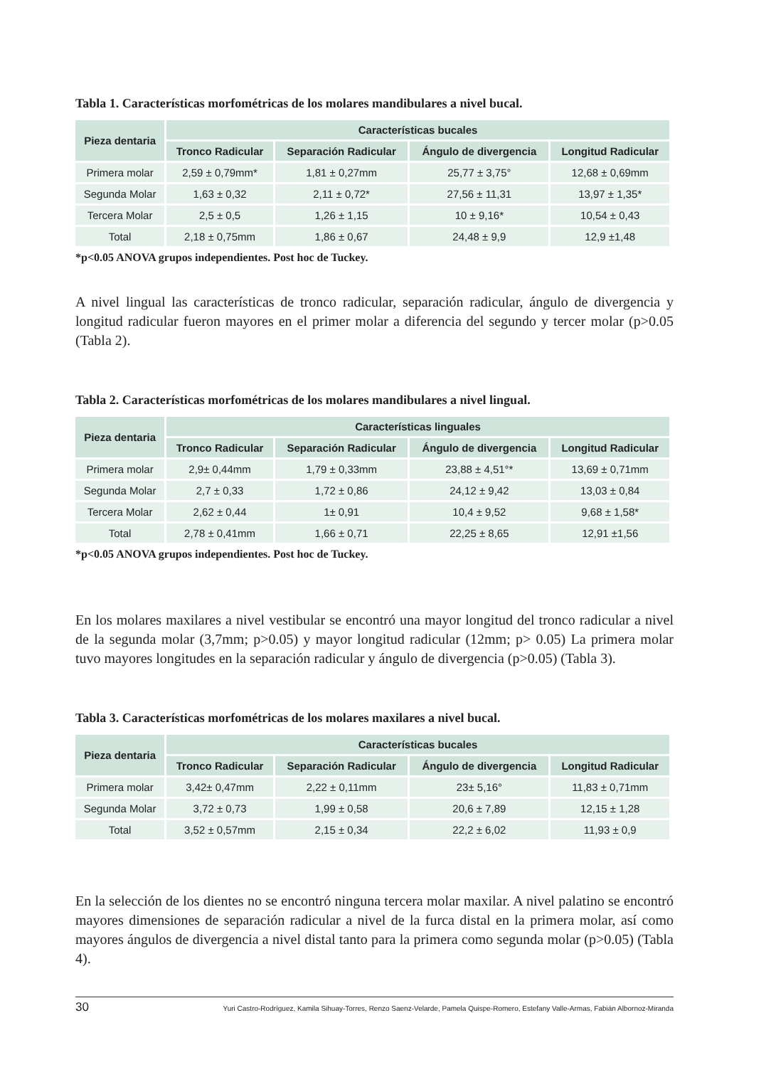Tabla 1. Características morfométricas de los molares mandibulares a nivel bucal.
| Pieza dentaria | Características bucales | | | |
| --- | --- | --- | --- | --- |
| | Tronco Radicular | Separación Radicular | Ángulo de divergencia | Longitud Radicular |
| Primera molar | 2,59 ± 0,79mm* | 1,81 ± 0,27mm | 25,77 ± 3,75° | 12,68 ± 0,69mm |
| Segunda Molar | 1,63 ± 0,32 | 2,11 ± 0,72* | 27,56 ± 11,31 | 13,97 ± 1,35* |
| Tercera Molar | 2,5 ± 0,5 | 1,26 ± 1,15 | 10 ± 9,16* | 10,54 ± 0,43 |
| Total | 2,18 ± 0,75mm | 1,86 ± 0,67 | 24,48 ± 9,9 | 12,9 ±1,48 |
*p<0.05 ANOVA grupos independientes. Post hoc de Tuckey.
A nivel lingual las características de tronco radicular, separación radicular, ángulo de divergencia y longitud radicular fueron mayores en el primer molar a diferencia del segundo y tercer molar (p>0.05 (Tabla 2).
Tabla 2. Características morfométricas de los molares mandibulares a nivel lingual.
| Pieza dentaria | Características linguales | | | |
| --- | --- | --- | --- | --- |
| | Tronco Radicular | Separación Radicular | Ángulo de divergencia | Longitud Radicular |
| Primera molar | 2,9± 0,44mm | 1,79 ± 0,33mm | 23,88 ± 4,51°* | 13,69 ± 0,71mm |
| Segunda Molar | 2,7 ± 0,33 | 1,72 ± 0,86 | 24,12 ± 9,42 | 13,03 ± 0,84 |
| Tercera Molar | 2,62 ± 0,44 | 1± 0,91 | 10,4 ± 9,52 | 9,68 ± 1,58* |
| Total | 2,78 ± 0,41mm | 1,66 ± 0,71 | 22,25 ± 8,65 | 12,91 ±1,56 |
*p<0.05 ANOVA grupos independientes. Post hoc de Tuckey.
En los molares maxilares a nivel vestibular se encontró una mayor longitud del tronco radicular a nivel de la segunda molar (3,7mm; p>0.05) y mayor longitud radicular (12mm; p> 0.05) La primera molar tuvo mayores longitudes en la separación radicular y ángulo de divergencia (p>0.05) (Tabla 3).
Tabla 3. Características morfométricas de los molares maxilares a nivel bucal.
| Pieza dentaria | Características bucales | | | |
| --- | --- | --- | --- | --- |
| | Tronco Radicular | Separación Radicular | Ángulo de divergencia | Longitud Radicular |
| Primera molar | 3,42± 0,47mm | 2,22 ± 0,11mm | 23± 5,16° | 11,83 ± 0,71mm |
| Segunda Molar | 3,72 ± 0,73 | 1,99 ± 0,58 | 20,6 ± 7,89 | 12,15 ± 1,28 |
| Total | 3,52 ± 0,57mm | 2,15 ± 0,34 | 22,2 ± 6,02 | 11,93 ± 0,9 |
En la selección de los dientes no se encontró ninguna tercera molar maxilar. A nivel palatino se encontró mayores dimensiones de separación radicular a nivel de la furca distal en la primera molar, así como mayores ángulos de divergencia a nivel distal tanto para la primera como segunda molar (p>0.05) (Tabla 4).
30 Yuri Castro-Rodríguez, Kamila Sihuay-Torres, Renzo Saenz-Velarde, Pamela Quispe-Romero, Estefany Valle-Armas, Fabián Albornoz-Miranda